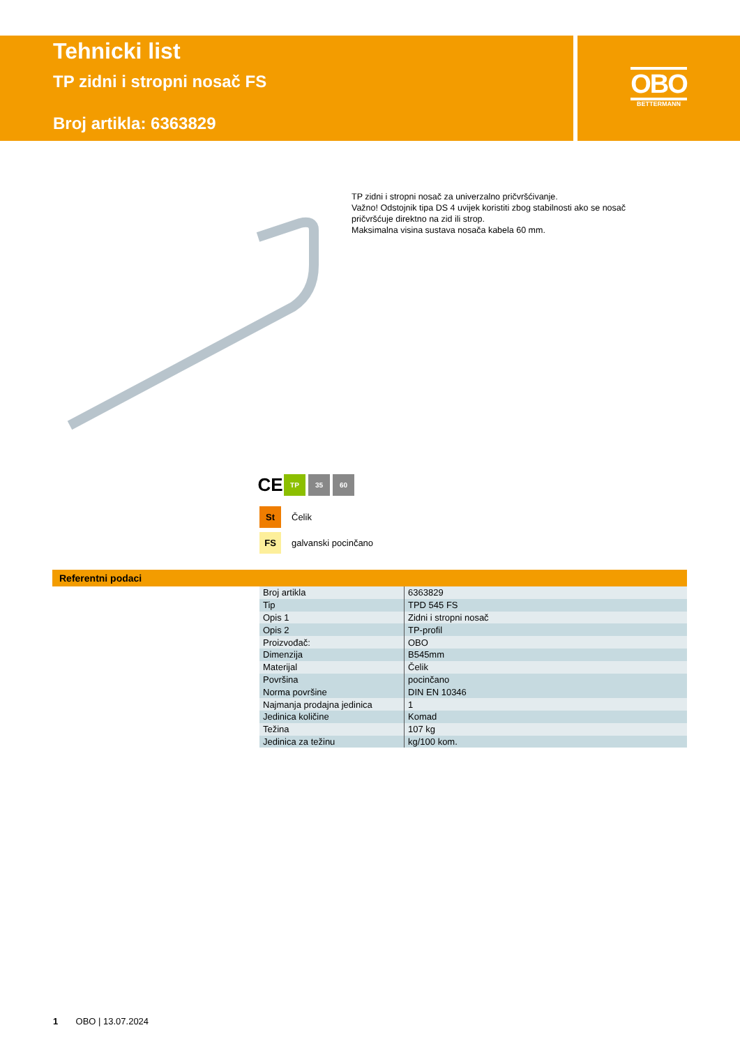Tehnicki list
TP zidni i stropni nosač FS
Broj artikla: 6363829
OBO
BETTERMANN
TP zidni i stropni nosač za univerzalno pričvršćivanje.
Važno! Odstojnik tipa DS 4 uvijek koristiti zbog stabilnosti ako se nosač pričvršćuje direktno na zid ili strop.
Maksimalna visina sustava nosača kabela 60 mm.
CE
TP 35 60
St Čelik
FS galvanski pocinčano
Referentni podaci
| Broj artikla | 6363829 |
| Tip | TPD 545 FS |
| Opis 1 | Zidni i stropni nosač |
| Opis 2 | TP-profil |
| Proizvođač: | OBO |
| Dimenzija | B545mm |
| Materijal | Čelik |
| Površina | pocinčano |
| Norma površine | DIN EN 10346 |
| Najmanja prodajna jedinica | 1 |
| Jedinica količine | Komad |
| Težina | 107 kg |
| Jedinica za težinu | kg/100 kom. |
1 OBO | 13.07.2024